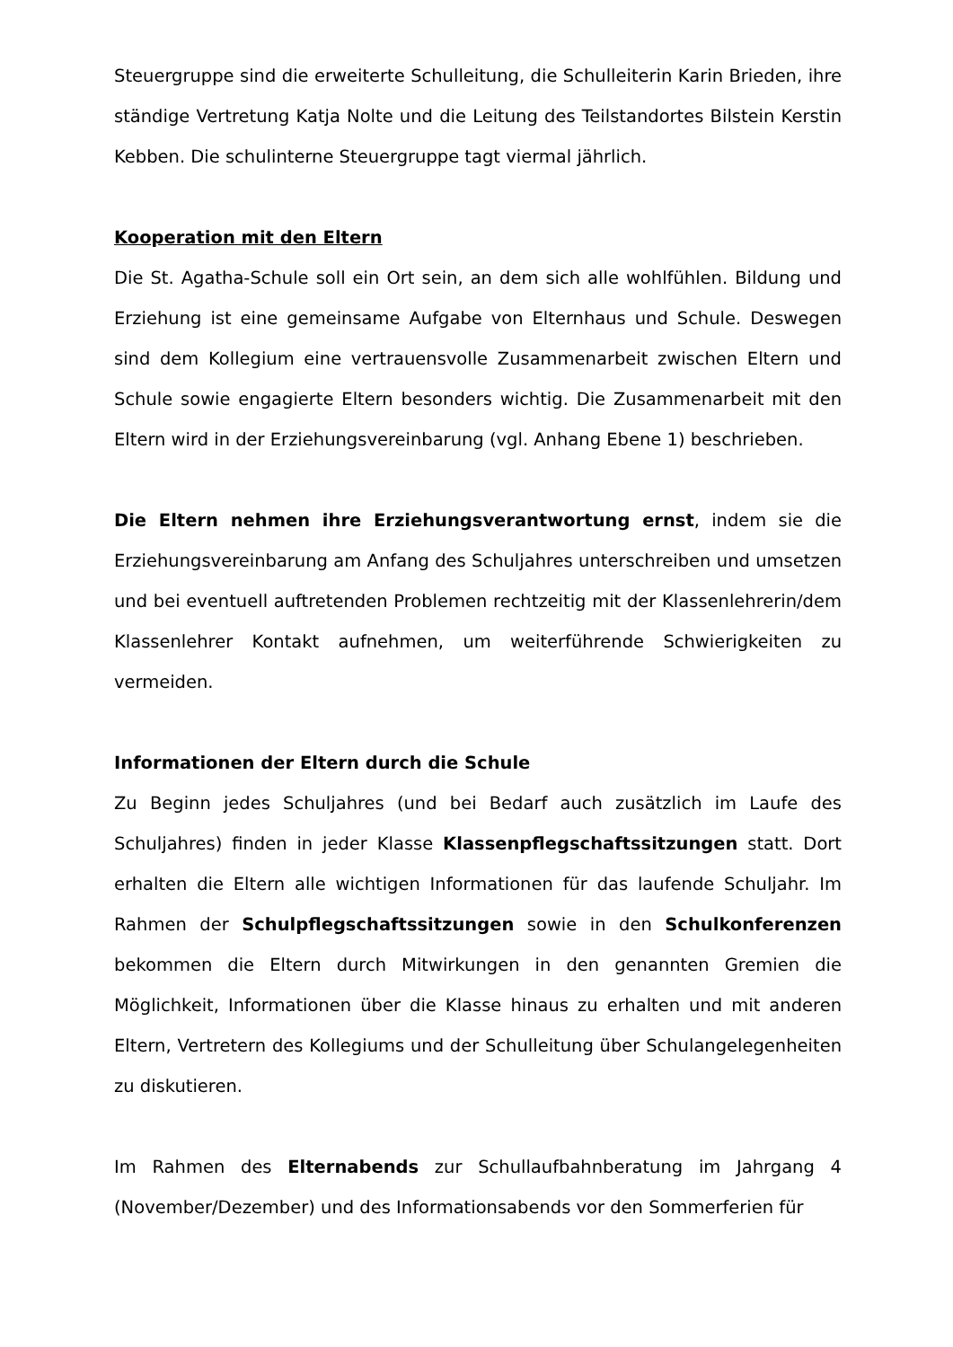Steuergruppe sind die erweiterte Schulleitung, die Schulleiterin Karin Brieden, ihre ständige Vertretung Katja Nolte und die Leitung des Teilstandortes Bilstein Kerstin Kebben. Die schulinterne Steuergruppe tagt viermal jährlich.
Kooperation mit den Eltern
Die St. Agatha-Schule soll ein Ort sein, an dem sich alle wohlfühlen. Bildung und Erziehung ist eine gemeinsame Aufgabe von Elternhaus und Schule. Deswegen sind dem Kollegium eine vertrauensvolle Zusammenarbeit zwischen Eltern und Schule sowie engagierte Eltern besonders wichtig. Die Zusammenarbeit mit den Eltern wird in der Erziehungsvereinbarung (vgl. Anhang Ebene 1) beschrieben.
Die Eltern nehmen ihre Erziehungsverantwortung ernst, indem sie die Erziehungsvereinbarung am Anfang des Schuljahres unterschreiben und umsetzen und bei eventuell auftretenden Problemen rechtzeitig mit der Klassenlehrerin/dem Klassenlehrer Kontakt aufnehmen, um weiterführende Schwierigkeiten zu vermeiden.
Informationen der Eltern durch die Schule
Zu Beginn jedes Schuljahres (und bei Bedarf auch zusätzlich im Laufe des Schuljahres) finden in jeder Klasse Klassenpflegschaftssitzungen statt. Dort erhalten die Eltern alle wichtigen Informationen für das laufende Schuljahr. Im Rahmen der Schulpflegschaftssitzungen sowie in den Schulkonferenzen bekommen die Eltern durch Mitwirkungen in den genannten Gremien die Möglichkeit, Informationen über die Klasse hinaus zu erhalten und mit anderen Eltern, Vertretern des Kollegiums und der Schulleitung über Schulangelegenheiten zu diskutieren.
Im Rahmen des Elternabends zur Schullaufbahnberatung im Jahrgang 4 (November/Dezember) und des Informationsabends vor den Sommerferien für